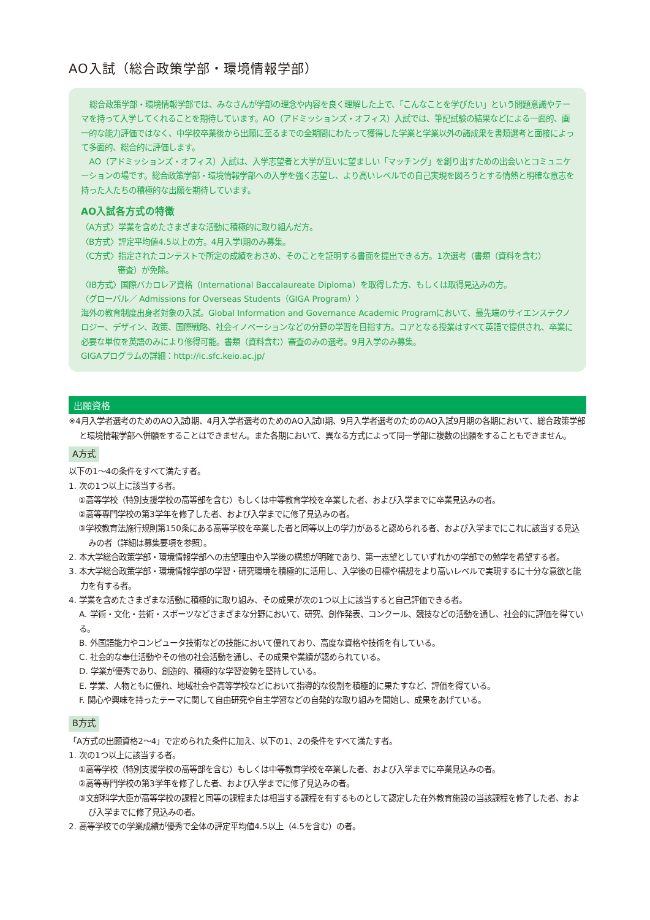AO入試（総合政策学部・環境情報学部）
総合政策学部・環境情報学部では、みなさんが学部の理念や内容を良く理解した上で、「こんなことを学びたい」という問題意識やテーマを持って入学してくれることを期待しています。AO（アドミッションズ・オフィス）入試では、筆記試験の結果などによる一面的、画一的な能力評価ではなく、中学校卒業後から出願に至るまでの全期間にわたって獲得した学業と学業以外の諸成果を書類選考と面接によって多面的、総合的に評価します。
AO（アドミッションズ・オフィス）入試は、入学志望者と大学が互いに望ましい「マッチング」を創り出すための出会いとコミュニケーションの場です。総合政策学部・環境情報学部への入学を強く志望し、より高いレベルでの自己実現を図ろうとする情熱と明確な意志を持った人たちの積極的な出願を期待しています。
AO入試各方式の特徴
〈A方式〉学業を含めたさまざまな活動に積極的に取り組んだ方。
〈B方式〉評定平均値4.5以上の方。4月入学I期のみ募集。
〈C方式〉指定されたコンテストで所定の成績をおさめ、そのことを証明する書面を提出できる方。1次選考（書類（資料を含む）
審査）が免除。
〈IB方式〉国際バカロレア資格（International Baccalaureate Diploma）を取得した方、もしくは取得見込みの方。
〈グローバル／ Admissions for Overseas Students（GIGA Program）〉
海外の教育制度出身者対象の入試。Global Information and Governance Academic Programにおいて、最先端のサイエンステクノロジー、デザイン、政策、国際戦略、社会イノベーションなどの分野の学習を目指す方。コアとなる授業はすべて英語で提供され、卒業に必要な単位を英語のみにより修得可能。書類（資料含む）審査のみの選考。9月入学のみ募集。
GIGAプログラムの詳細：http://ic.sfc.keio.ac.jp/
出願資格
※4月入学者選考のためのAO入試I期、4月入学者選考のためのAO入試II期、9月入学者選考のためのAO入試9月期の各期において、総合政策学部と環境情報学部へ併願をすることはできません。また各期において、異なる方式によって同一学部に複数の出願をすることもできません。
A方式
以下の1～4の条件をすべて満たす者。
1. 次の1つ以上に該当する者。
①高等学校（特別支援学校の高等部を含む）もしくは中等教育学校を卒業した者、および入学までに卒業見込みの者。
②高等専門学校の第3学年を修了した者、および入学までに修了見込みの者。
③学校教育法施行規則第150条にある高等学校を卒業した者と同等以上の学力があると認められる者、および入学までにこれに該当する見込みの者（詳細は募集要項を参照）。
2. 本大学総合政策学部・環境情報学部への志望理由や入学後の構想が明確であり、第一志望としていずれかの学部での勉学を希望する者。
3. 本大学総合政策学部・環境情報学部の学習・研究環境を積極的に活用し、入学後の目標や構想をより高いレベルで実現するに十分な意欲と能力を有する者。
4. 学業を含めたさまざまな活動に積極的に取り組み、その成果が次の1つ以上に該当すると自己評価できる者。
A. 学術・文化・芸術・スポーツなどさまざまな分野において、研究、創作発表、コンクール、競技などの活動を通し、社会的に評価を得ている。
B. 外国語能力やコンピュータ技術などの技能において優れており、高度な資格や技術を有している。
C. 社会的な奉仕活動やその他の社会活動を通し、その成果や業績が認められている。
D. 学業が優秀であり、創造的、積極的な学習姿勢を堅持している。
E. 学業、人物ともに優れ、地域社会や高等学校などにおいて指導的な役割を積極的に果たすなど、評価を得ている。
F. 関心や興味を持ったテーマに関して自由研究や自主学習などの自発的な取り組みを開始し、成果をあげている。
B方式
「A方式の出願資格2～4」で定められた条件に加え、以下の1、2の条件をすべて満たす者。
1. 次の1つ以上に該当する者。
①高等学校（特別支援学校の高等部を含む）もしくは中等教育学校を卒業した者、および入学までに卒業見込みの者。
②高等専門学校の第3学年を修了した者、および入学までに修了見込みの者。
③文部科学大臣が高等学校の課程と同等の課程または相当する課程を有するものとして認定した在外教育施設の当該課程を修了した者、および入学までに修了見込みの者。
2. 高等学校での学業成績が優秀で全体の評定平均値4.5以上（4.5を含む）の者。